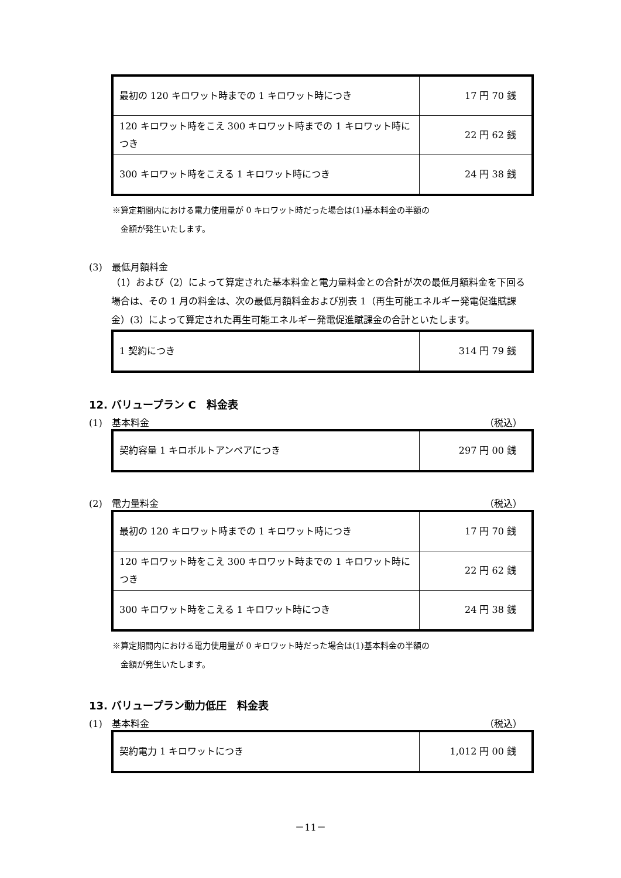| 最初の 120 キロワット時までの 1 キロワット時につき | 17 円 70 銭 |
| 120 キロワット時をこえ 300 キロワット時までの 1 キロワット時につき | 22 円 62 銭 |
| 300 キロワット時をこえる 1 キロワット時につき | 24 円 38 銭 |
※算定期間内における電力使用量が 0 キロワット時だった場合は(1)基本料金の半額の
　金額が発生いたします。
(3)　最低月額料金
（1）および（2）によって算定された基本料金と電力量料金との合計が次の最低月額料金を下回る場合は、その 1 月の料金は、次の最低月額料金および別表 1（再生可能エネルギー発電促進賦課金）(3）によって算定された再生可能エネルギー発電促進賦課金の合計といたします。
| 1 契約につき | 314 円 79 銭 |
12. バリュープラン C　料金表
(1)　基本料金 （税込）
| 契約容量 1 キロボルトアンペアにつき | 297 円 00 銭 |
(2)　電力量料金 （税込）
| 最初の 120 キロワット時までの 1 キロワット時につき | 17 円 70 銭 |
| 120 キロワット時をこえ 300 キロワット時までの 1 キロワット時につき | 22 円 62 銭 |
| 300 キロワット時をこえる 1 キロワット時につき | 24 円 38 銭 |
※算定期間内における電力使用量が 0 キロワット時だった場合は(1)基本料金の半額の
　金額が発生いたします。
13. バリュープラン動力低圧　料金表
(1)　基本料金 （税込）
| 契約電力 1 キロワットにつき | 1,012 円 00 銭 |
－11－